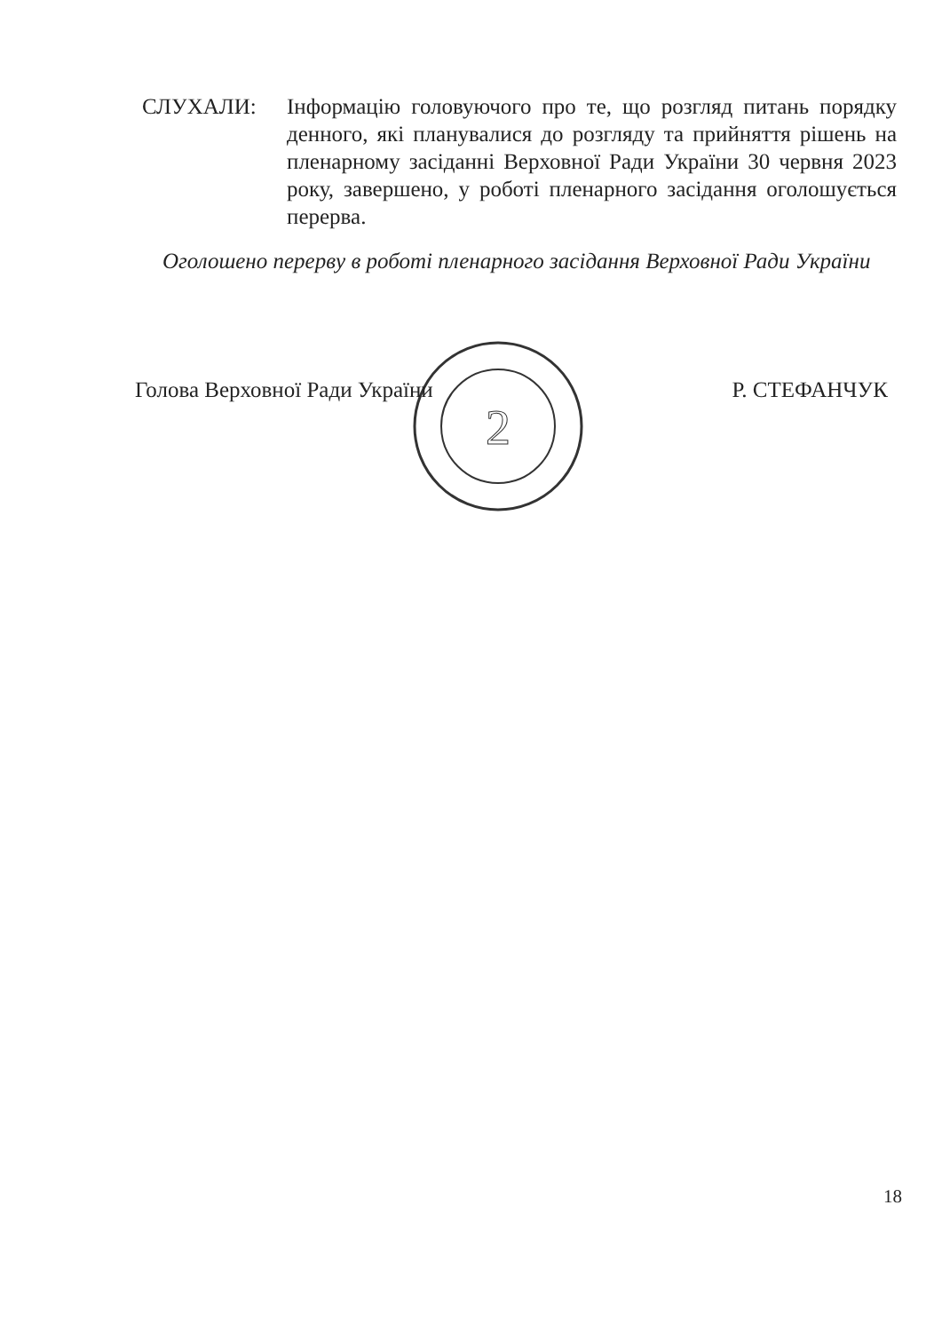СЛУХАЛИ: Інформацію головуючого про те, що розгляд питань порядку денного, які планувалися до розгляду та прийняття рішень на пленарному засіданні Верховної Ради України 30 червня 2023 року, завершено, у роботі пленарного засідання оголошується перерва.
Оголошено перерву в роботі пленарного засідання Верховної Ради України
2
Голова Верховної Ради України Р. СТЕФАНЧУК
18